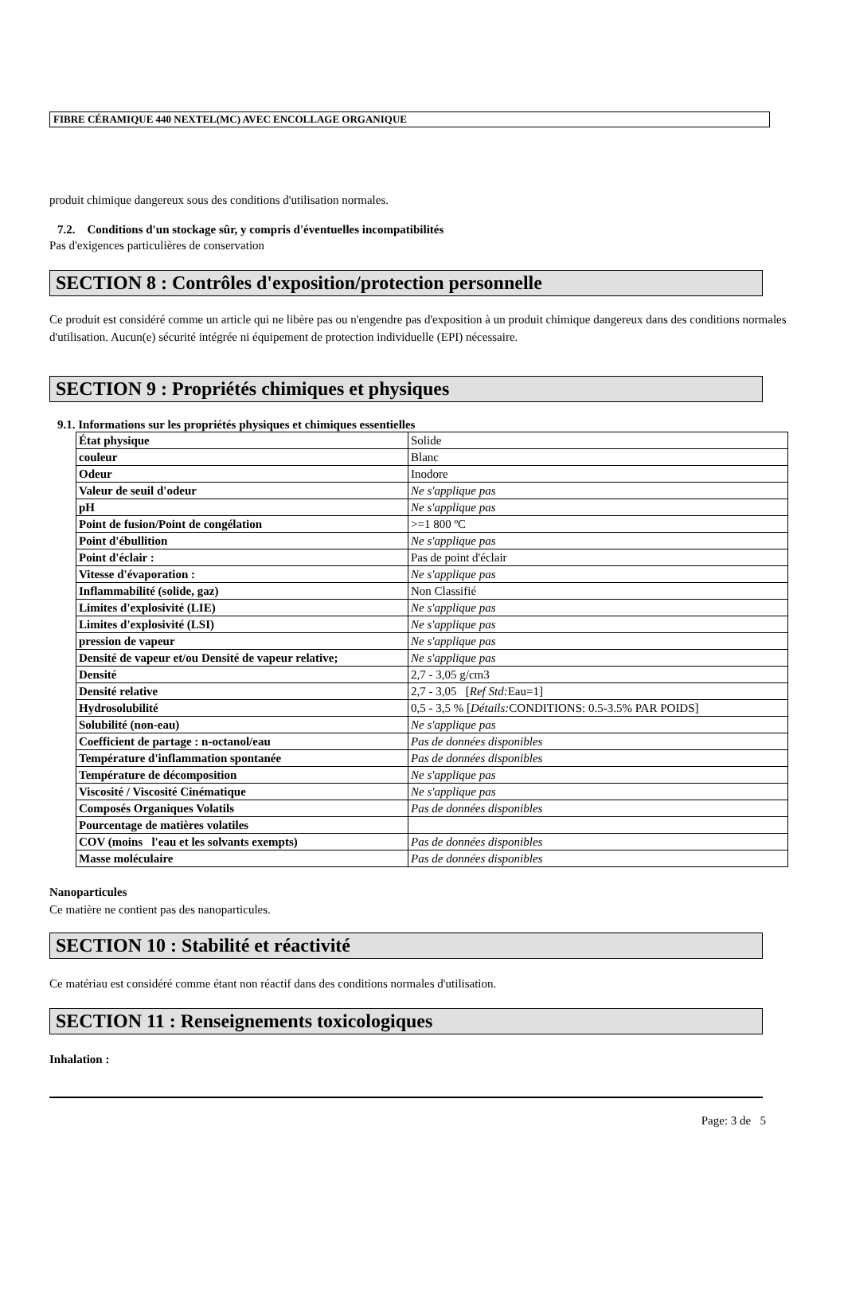FIBRE CÉRAMIQUE 440 NEXTEL(MC) AVEC ENCOLLAGE ORGANIQUE
produit chimique dangereux sous des conditions d'utilisation normales.
7.2. Conditions d'un stockage sûr, y compris d'éventuelles incompatibilités
Pas d'exigences particulières de conservation
SECTION 8 : Contrôles d'exposition/protection personnelle
Ce produit est considéré comme un article qui ne libère pas ou n'engendre pas d'exposition à un produit chimique dangereux dans des conditions normales d'utilisation. Aucun(e) sécurité intégrée ni équipement de protection individuelle (EPI) nécessaire.
SECTION 9 : Propriétés chimiques et physiques
9.1. Informations sur les propriétés physiques et chimiques essentielles
| État physique | Solide |
| couleur | Blanc |
| Odeur | Inodore |
| Valeur de seuil d'odeur | Ne s'applique pas |
| pH | Ne s'applique pas |
| Point de fusion/Point de congélation | >=1 800 ºC |
| Point d'ébullition | Ne s'applique pas |
| Point d'éclair : | Pas de point d'éclair |
| Vitesse d'évaporation : | Ne s'applique pas |
| Inflammabilité (solide, gaz) | Non Classifié |
| Limites d'explosivité (LIE) | Ne s'applique pas |
| Limites d'explosivité (LSI) | Ne s'applique pas |
| pression de vapeur | Ne s'applique pas |
| Densité de vapeur et/ou Densité de vapeur relative; | Ne s'applique pas |
| Densité | 2,7 - 3,05 g/cm3 |
| Densité relative | 2,7 - 3,05 [ Ref Std: Eau=1] |
| Hydrosolubilité | 0,5 - 3,5 % [ Détails: CONDITIONS: 0.5-3.5% PAR POIDS] |
| Solubilité (non-eau) | Ne s'applique pas |
| Coefficient de partage : n-octanol/eau | Pas de données disponibles |
| Température d'inflammation spontanée | Pas de données disponibles |
| Température de décomposition | Ne s'applique pas |
| Viscosité / Viscosité Cinématique | Ne s'applique pas |
| Composés Organiques Volatils | Pas de données disponibles |
| Pourcentage de matières volatiles | |
| COV (moins l'eau et les solvants exempts) | Pas de données disponibles |
| Masse moléculaire | Pas de données disponibles |
Nanoparticules
Ce matière ne contient pas des nanoparticules.
SECTION 10 : Stabilité et réactivité
Ce matériau est considéré comme étant non réactif dans des conditions normales d'utilisation.
SECTION 11 : Renseignements toxicologiques
Inhalation :
Page: 3 de 5